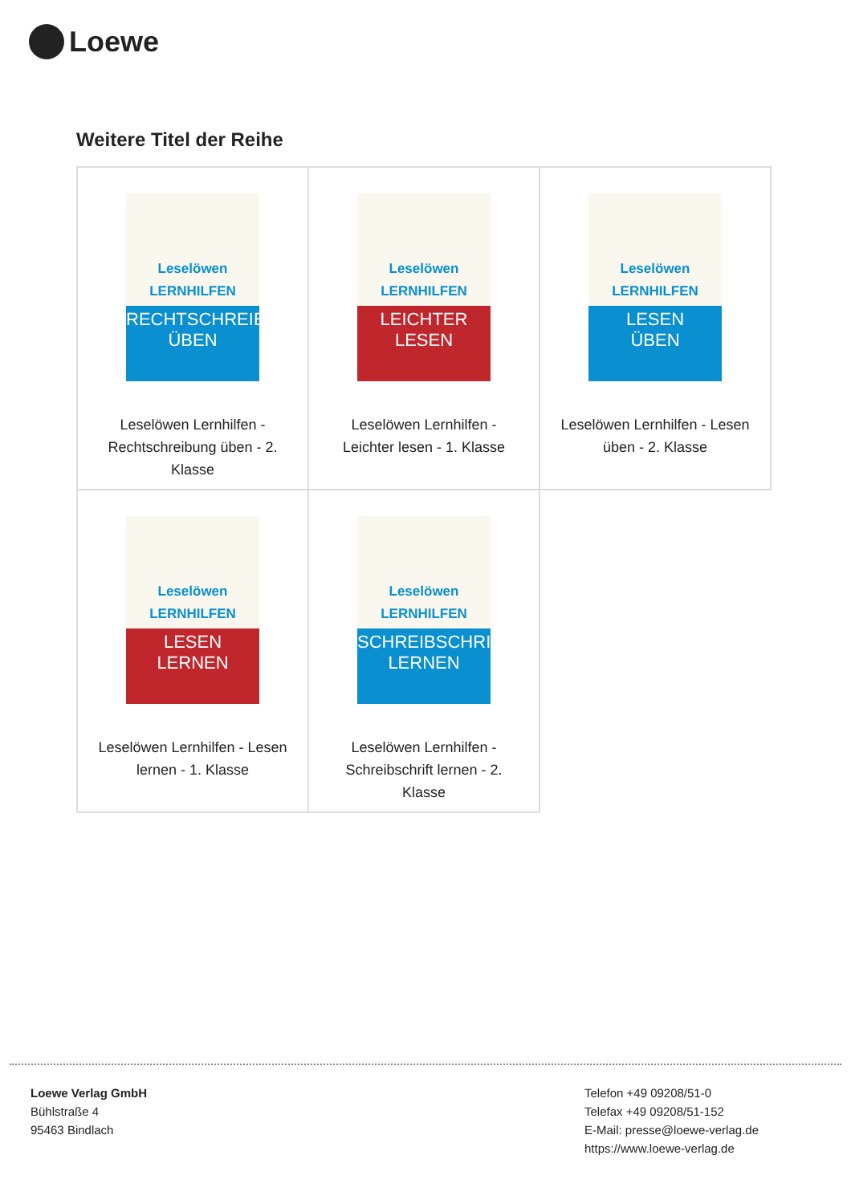Loewe
Weitere Titel der Reihe
| Leselöwen LERNHILFEN RECHTSCHREIBUNG ÜBEN Leselöwen Lernhilfen - Rechtschreibung üben - 2. Klasse | Leselöwen LERNHILFEN LEICHTER LESEN Leselöwen Lernhilfen - Leichter lesen - 1. Klasse | Leselöwen LERNHILFEN LESEN ÜBEN Leselöwen Lernhilfen - Lesen üben - 2. Klasse |
| Leselöwen LERNHILFEN LESEN LERNEN Leselöwen Lernhilfen - Lesen lernen - 1. Klasse | Leselöwen LERNHILFEN SCHREIBSCHRIFT LERNEN Leselöwen Lernhilfen - Schreibschrift lernen - 2. Klasse | |
Loewe Verlag GmbH
Bühlstraße 4
95463 Bindlach
Telefon +49 09208/51-0
Telefax +49 09208/51-152
E-Mail: presse@loewe-verlag.de
https://www.loewe-verlag.de